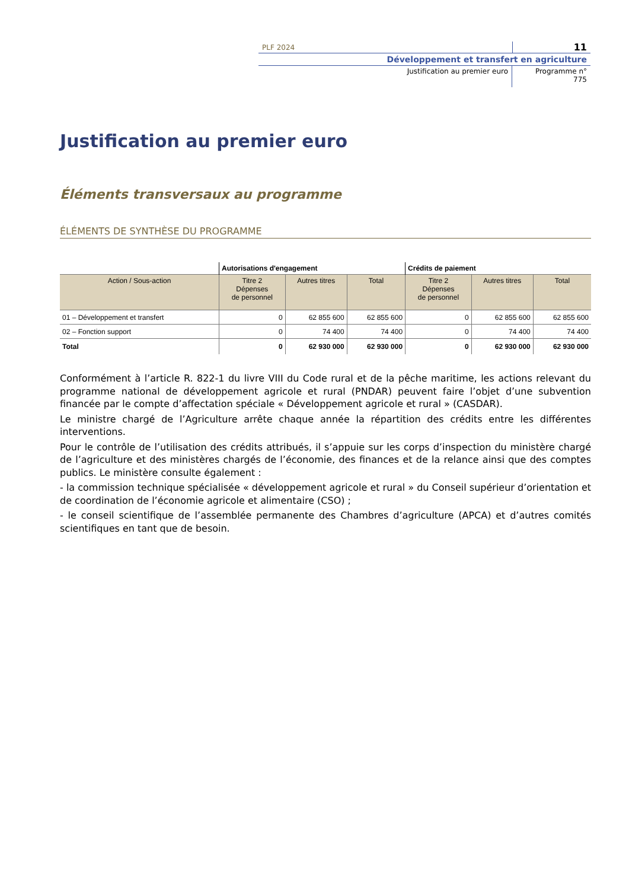PLF 2024 11
Développement et transfert en agriculture
Justification au premier euro Programme n°
775
Justification au premier euro
Éléments transversaux au programme
ÉLÉMENTS DE SYNTHÈSE DU PROGRAMME
| | Autorisations d'engagement | | | Crédits de paiement | | |
| --- | --- | --- | --- | --- | --- | --- |
| Action / Sous-action | Titre 2 Dépenses de personnel | Autres titres | Total | Titre 2 Dépenses de personnel | Autres titres | Total |
| 01 – Développement et transfert | 0 | 62 855 600 | 62 855 600 | 0 | 62 855 600 | 62 855 600 |
| 02 – Fonction support | 0 | 74 400 | 74 400 | 0 | 74 400 | 74 400 |
| Total | 0 | 62 930 000 | 62 930 000 | 0 | 62 930 000 | 62 930 000 |
Conformément à l’article R. 822-1 du livre VIII du Code rural et de la pêche maritime, les actions relevant du programme national de développement agricole et rural (PNDAR) peuvent faire l’objet d’une subvention financée par le compte d’affectation spéciale « Développement agricole et rural » (CASDAR).
Le ministre chargé de l’Agriculture arrête chaque année la répartition des crédits entre les différentes interventions.
Pour le contrôle de l’utilisation des crédits attribués, il s’appuie sur les corps d’inspection du ministère chargé de l’agriculture et des ministères chargés de l’économie, des finances et de la relance ainsi que des comptes publics. Le ministère consulte également :
- la commission technique spécialisée « développement agricole et rural » du Conseil supérieur d’orientation et de coordination de l’économie agricole et alimentaire (CSO) ;
- le conseil scientifique de l’assemblée permanente des Chambres d’agriculture (APCA) et d’autres comités scientifiques en tant que de besoin.